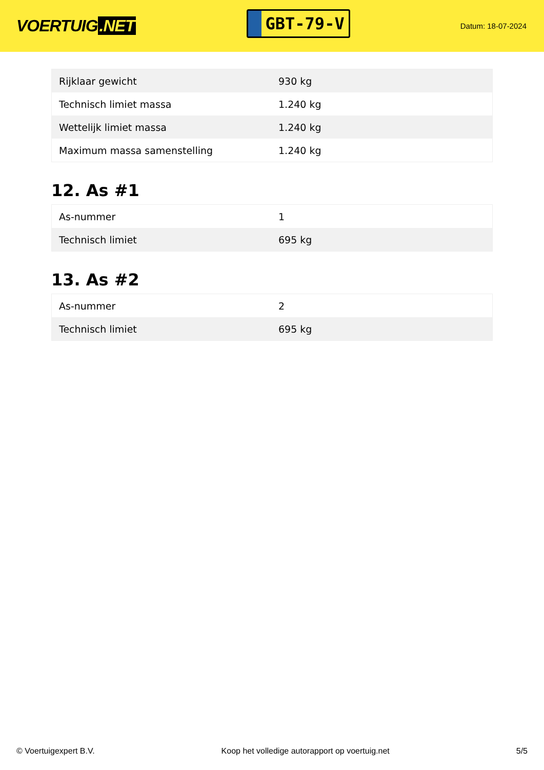VOERTUIG.NET
GBT-79-V
Datum: 18-07-2024
| Rijklaar gewicht | 930 kg |
| Technisch limiet massa | 1.240 kg |
| Wettelijk limiet massa | 1.240 kg |
| Maximum massa samenstelling | 1.240 kg |
12. As #1
| As-nummer | 1 |
| Technisch limiet | 695 kg |
13. As #2
| As-nummer | 2 |
| Technisch limiet | 695 kg |
© Voertuigexpert B.V. Koop het volledige autorapport op voertuig.net 5/5